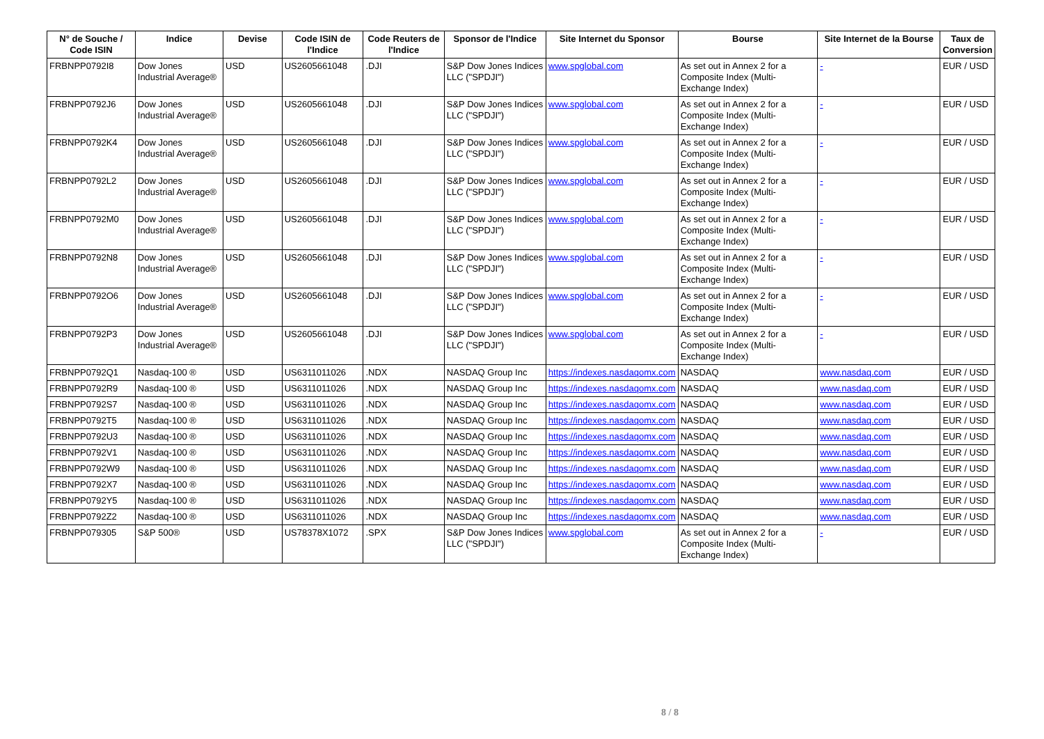| N° de Souche / Code ISIN | Indice | Devise | Code ISIN de l'Indice | Code Reuters de l'Indice | Sponsor de l'Indice | Site Internet du Sponsor | Bourse | Site Internet de la Bourse | Taux de Conversion |
| --- | --- | --- | --- | --- | --- | --- | --- | --- | --- |
| FRBNPP0792I8 | Dow Jones Industrial Average® | USD | US2605661048 | .DJI | S&P Dow Jones Indices LLC ("SPDJI") | www.spglobal.com | As set out in Annex 2 for a Composite Index (Multi-Exchange Index) | - | EUR / USD |
| FRBNPP0792J6 | Dow Jones Industrial Average® | USD | US2605661048 | .DJI | S&P Dow Jones Indices LLC ("SPDJI") | www.spglobal.com | As set out in Annex 2 for a Composite Index (Multi-Exchange Index) | - | EUR / USD |
| FRBNPP0792K4 | Dow Jones Industrial Average® | USD | US2605661048 | .DJI | S&P Dow Jones Indices LLC ("SPDJI") | www.spglobal.com | As set out in Annex 2 for a Composite Index (Multi-Exchange Index) | - | EUR / USD |
| FRBNPP0792L2 | Dow Jones Industrial Average® | USD | US2605661048 | .DJI | S&P Dow Jones Indices LLC ("SPDJI") | www.spglobal.com | As set out in Annex 2 for a Composite Index (Multi-Exchange Index) | - | EUR / USD |
| FRBNPP0792M0 | Dow Jones Industrial Average® | USD | US2605661048 | .DJI | S&P Dow Jones Indices LLC ("SPDJI") | www.spglobal.com | As set out in Annex 2 for a Composite Index (Multi-Exchange Index) | - | EUR / USD |
| FRBNPP0792N8 | Dow Jones Industrial Average® | USD | US2605661048 | .DJI | S&P Dow Jones Indices LLC ("SPDJI") | www.spglobal.com | As set out in Annex 2 for a Composite Index (Multi-Exchange Index) | - | EUR / USD |
| FRBNPP0792O6 | Dow Jones Industrial Average® | USD | US2605661048 | .DJI | S&P Dow Jones Indices LLC ("SPDJI") | www.spglobal.com | As set out in Annex 2 for a Composite Index (Multi-Exchange Index) | - | EUR / USD |
| FRBNPP0792P3 | Dow Jones Industrial Average® | USD | US2605661048 | .DJI | S&P Dow Jones Indices LLC ("SPDJI") | www.spglobal.com | As set out in Annex 2 for a Composite Index (Multi-Exchange Index) | - | EUR / USD |
| FRBNPP0792Q1 | Nasdaq-100 ® | USD | US6311011026 | .NDX | NASDAQ Group Inc | https://indexes.nasdaqomx.com | NASDAQ | www.nasdaq.com | EUR / USD |
| FRBNPP0792R9 | Nasdaq-100 ® | USD | US6311011026 | .NDX | NASDAQ Group Inc | https://indexes.nasdaqomx.com | NASDAQ | www.nasdaq.com | EUR / USD |
| FRBNPP0792S7 | Nasdaq-100 ® | USD | US6311011026 | .NDX | NASDAQ Group Inc | https://indexes.nasdaqomx.com | NASDAQ | www.nasdaq.com | EUR / USD |
| FRBNPP0792T5 | Nasdaq-100 ® | USD | US6311011026 | .NDX | NASDAQ Group Inc | https://indexes.nasdaqomx.com | NASDAQ | www.nasdaq.com | EUR / USD |
| FRBNPP0792U3 | Nasdaq-100 ® | USD | US6311011026 | .NDX | NASDAQ Group Inc | https://indexes.nasdaqomx.com | NASDAQ | www.nasdaq.com | EUR / USD |
| FRBNPP0792V1 | Nasdaq-100 ® | USD | US6311011026 | .NDX | NASDAQ Group Inc | https://indexes.nasdaqomx.com | NASDAQ | www.nasdaq.com | EUR / USD |
| FRBNPP0792W9 | Nasdaq-100 ® | USD | US6311011026 | .NDX | NASDAQ Group Inc | https://indexes.nasdaqomx.com | NASDAQ | www.nasdaq.com | EUR / USD |
| FRBNPP0792X7 | Nasdaq-100 ® | USD | US6311011026 | .NDX | NASDAQ Group Inc | https://indexes.nasdaqomx.com | NASDAQ | www.nasdaq.com | EUR / USD |
| FRBNPP0792Y5 | Nasdaq-100 ® | USD | US6311011026 | .NDX | NASDAQ Group Inc | https://indexes.nasdaqomx.com | NASDAQ | www.nasdaq.com | EUR / USD |
| FRBNPP0792Z2 | Nasdaq-100 ® | USD | US6311011026 | .NDX | NASDAQ Group Inc | https://indexes.nasdaqomx.com | NASDAQ | www.nasdaq.com | EUR / USD |
| FRBNPP079305 | S&P 500® | USD | US78378X1072 | .SPX | S&P Dow Jones Indices LLC ("SPDJI") | www.spglobal.com | As set out in Annex 2 for a Composite Index (Multi-Exchange Index) | - | EUR / USD |
8 / 8